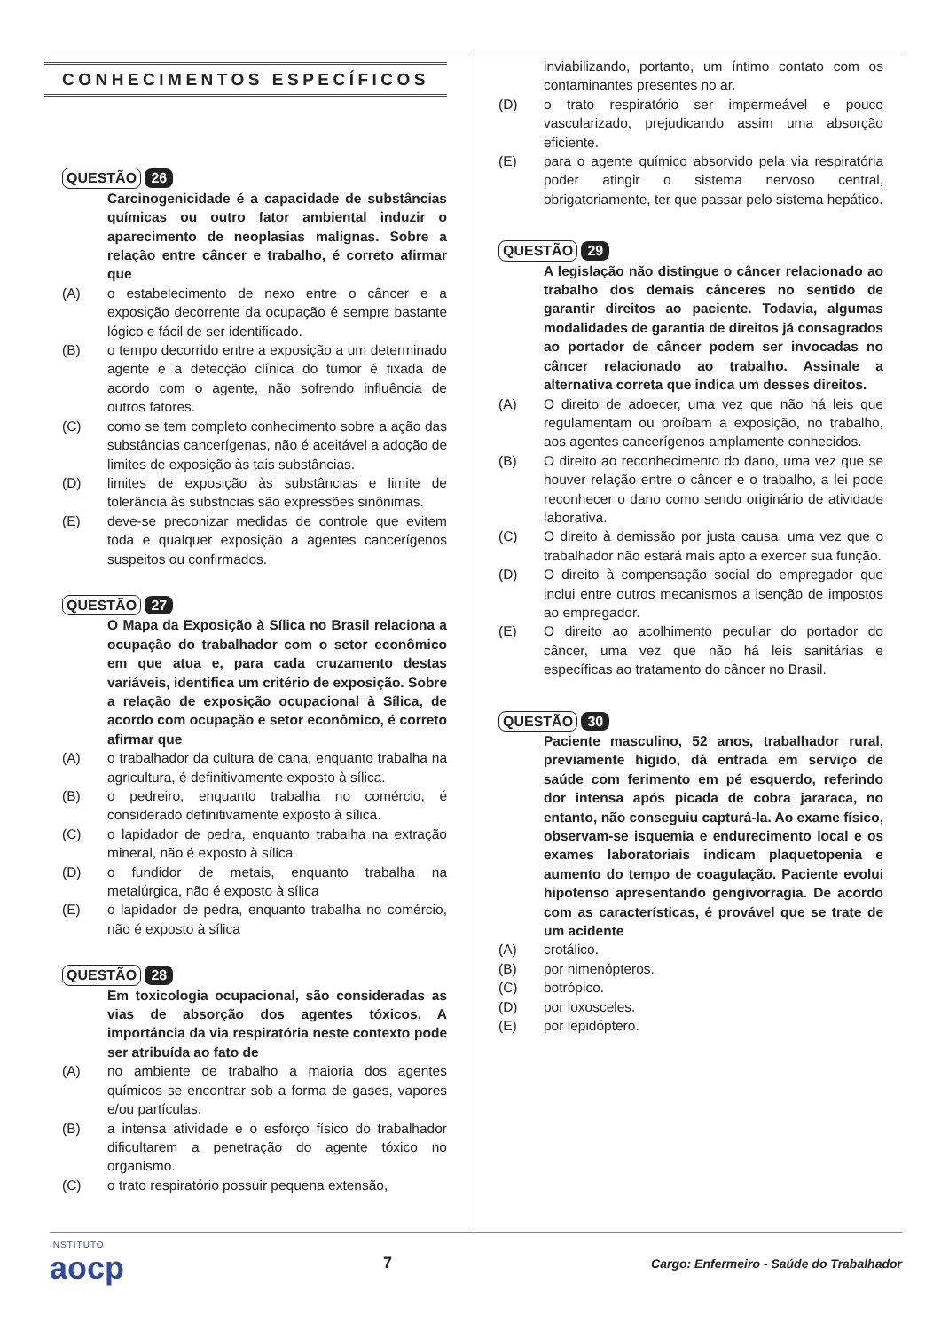CONHECIMENTOS ESPECÍFICOS
QUESTÃO 26
Carcinogenicidade é a capacidade de substâncias químicas ou outro fator ambiental induzir o aparecimento de neoplasias malignas. Sobre a relação entre câncer e trabalho, é correto afirmar que
(A) o estabelecimento de nexo entre o câncer e a exposição decorrente da ocupação é sempre bastante lógico e fácil de ser identificado.
(B) o tempo decorrido entre a exposição a um determinado agente e a detecção clínica do tumor é fixada de acordo com o agente, não sofrendo influência de outros fatores.
(C) como se tem completo conhecimento sobre a ação das substâncias cancerígenas, não é aceitável a adoção de limites de exposição às tais substâncias.
(D) limites de exposição às substâncias e limite de tolerância às substncias são expressões sinônimas.
(E) deve-se preconizar medidas de controle que evitem toda e qualquer exposição a agentes cancerígenos suspeitos ou confirmados.
QUESTÃO 27
O Mapa da Exposição à Sílica no Brasil relaciona a ocupação do trabalhador com o setor econômico em que atua e, para cada cruzamento destas variáveis, identifica um critério de exposição. Sobre a relação de exposição ocupacional à Sílica, de acordo com ocupação e setor econômico, é correto afirmar que
(A) o trabalhador da cultura de cana, enquanto trabalha na agricultura, é definitivamente exposto à sílica.
(B) o pedreiro, enquanto trabalha no comércio, é considerado definitivamente exposto à sílica.
(C) o lapidador de pedra, enquanto trabalha na extração mineral, não é exposto à sílica
(D) o fundidor de metais, enquanto trabalha na metalúrgica, não é exposto à sílica
(E) o lapidador de pedra, enquanto trabalha no comércio, não é exposto à sílica
QUESTÃO 28
Em toxicologia ocupacional, são consideradas as vias de absorção dos agentes tóxicos. A importância da via respiratória neste contexto pode ser atribuída ao fato de
(A) no ambiente de trabalho a maioria dos agentes químicos se encontrar sob a forma de gases, vapores e/ou partículas.
(B) a intensa atividade e o esforço físico do trabalhador dificultarem a penetração do agente tóxico no organismo.
(C) o trato respiratório possuir pequena extensão,
inviabilizando, portanto, um íntimo contato com os contaminantes presentes no ar.
(D) o trato respiratório ser impermeável e pouco vascularizado, prejudicando assim uma absorção eficiente.
(E) para o agente químico absorvido pela via respiratória poder atingir o sistema nervoso central, obrigatoriamente, ter que passar pelo sistema hepático.
QUESTÃO 29
A legislação não distingue o câncer relacionado ao trabalho dos demais cânceres no sentido de garantir direitos ao paciente. Todavia, algumas modalidades de garantia de direitos já consagrados ao portador de câncer podem ser invocadas no câncer relacionado ao trabalho. Assinale a alternativa correta que indica um desses direitos.
(A) O direito de adoecer, uma vez que não há leis que regulamentam ou proíbam a exposição, no trabalho, aos agentes cancerígenos amplamente conhecidos.
(B) O direito ao reconhecimento do dano, uma vez que se houver relação entre o câncer e o trabalho, a lei pode reconhecer o dano como sendo originário de atividade laborativa.
(C) O direito à demissão por justa causa, uma vez que o trabalhador não estará mais apto a exercer sua função.
(D) O direito à compensação social do empregador que inclui entre outros mecanismos a isenção de impostos ao empregador.
(E) O direito ao acolhimento peculiar do portador do câncer, uma vez que não há leis sanitárias e específicas ao tratamento do câncer no Brasil.
QUESTÃO 30
Paciente masculino, 52 anos, trabalhador rural, previamente hígido, dá entrada em serviço de saúde com ferimento em pé esquerdo, referindo dor intensa após picada de cobra jararaca, no entanto, não conseguiu capturá-la. Ao exame físico, observam-se isquemia e endurecimento local e os exames laboratoriais indicam plaquetopenia e aumento do tempo de coagulação. Paciente evolui hipotenso apresentando gengivorragia. De acordo com as características, é provável que se trate de um acidente
(A) crotálico.
(B) por himenópteros.
(C) botrópico.
(D) por loxosceles.
(E) por lepidóptero.
INSTITUTO
aocp
7
Cargo: Enfermeiro - Saúde do Trabalhador